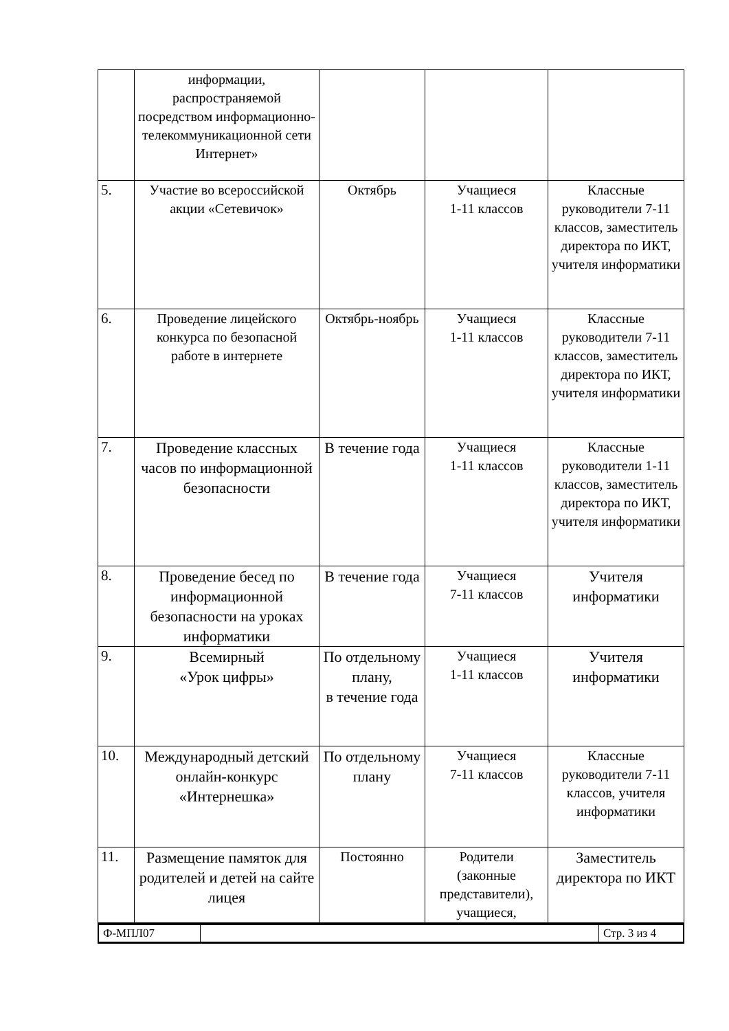| | информации, распространяемой посредством информационно-телекоммуникационной сети Интернет» | | | |
| 5. | Участие во всероссийской акции «Сетевичок» | Октябрь | Учащиеся 1-11 классов | Классные руководители 7-11 классов, заместитель директора по ИКТ, учителя информатики |
| 6. | Проведение лицейского конкурса по безопасной работе в интернете | Октябрь-ноябрь | Учащиеся 1-11 классов | Классные руководители 7-11 классов, заместитель директора по ИКТ, учителя информатики |
| 7. | Проведение классных часов по информационной безопасности | В течение года | Учащиеся 1-11 классов | Классные руководители 1-11 классов, заместитель директора по ИКТ, учителя информатики |
| 8. | Проведение бесед по информационной безопасности на уроках информатики | В течение года | Учащиеся 7-11 классов | Учителя информатики |
| 9. | Всемирный «Урок цифры» | По отдельному плану, в течение года | Учащиеся 1-11 классов | Учителя информатики |
| 10. | Международный детский онлайн-конкурс «Интернешка» | По отдельному плану | Учащиеся 7-11 классов | Классные руководители 7-11 классов, учителя информатики |
| 11. | Размещение памяток для родителей и детей на сайте лицея | Постоянно | Родители (законные представители), учащиеся, | Заместитель директора по ИКТ |
| Ф-МПЛ07 | | Стр. 3 из 4 |